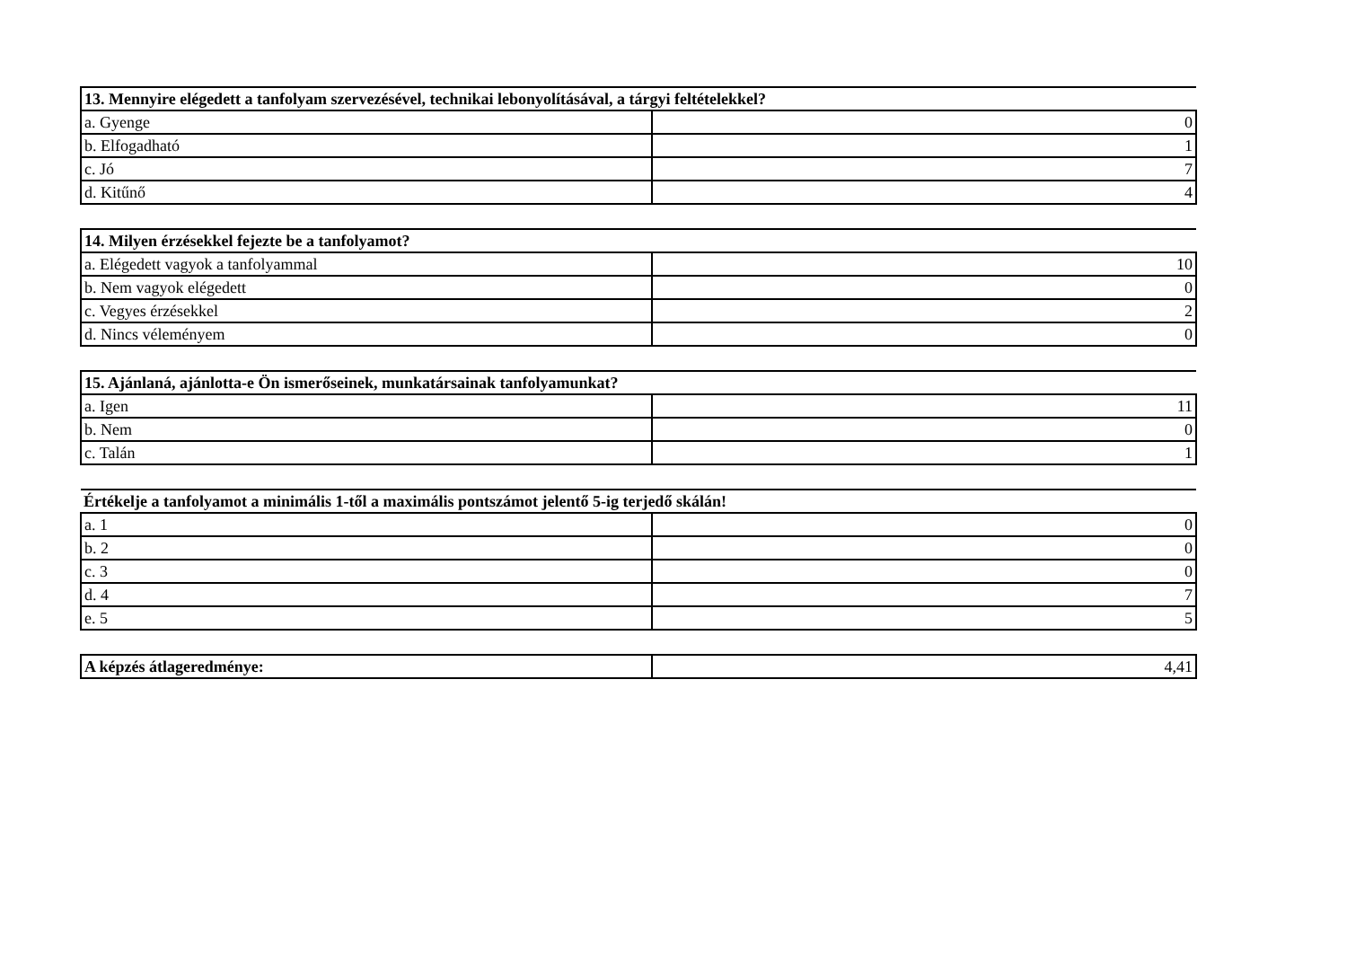| 13. Mennyire elégedett a tanfolyam szervezésével, technikai lebonyolításával, a tárgyi feltételekkel? | |
| --- | --- |
| a. Gyenge | 0 |
| b. Elfogadható | 1 |
| c. Jó | 7 |
| d. Kitűnő | 4 |
| 14. Milyen érzésekkel fejezte be a tanfolyamot? | |
| --- | --- |
| a. Elégedett vagyok a tanfolyammal | 10 |
| b. Nem vagyok elégedett | 0 |
| c. Vegyes érzésekkel | 2 |
| d. Nincs véleményem | 0 |
| 15. Ajánlaná, ajánlotta-e Ön ismerőseinek, munkatársainak tanfolyamunkat? | |
| --- | --- |
| a. Igen | 11 |
| b. Nem | 0 |
| c. Talán | 1 |
| Értékelje a tanfolyamot a minimális 1-től a maximális pontszámot jelentő 5-ig terjedő skálán! | |
| --- | --- |
| a. 1 | 0 |
| b. 2 | 0 |
| c. 3 | 0 |
| d. 4 | 7 |
| e. 5 | 5 |
| A képzés átlageredménye: | 4,41 |